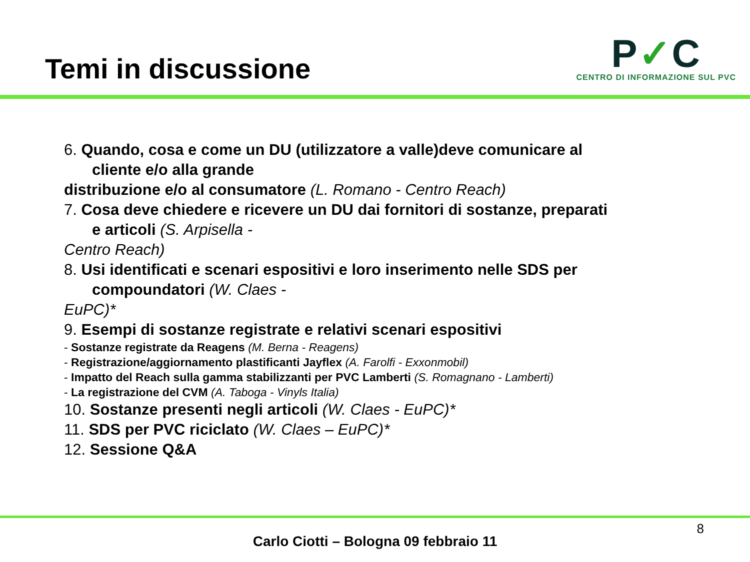Temi in discussione
P✓C
CENTRO DI INFORMAZIONE SUL PVC
6. Quando, cosa e come un DU (utilizzatore a valle)deve comunicare al
cliente e/o alla grande
distribuzione e/o al consumatore (L. Romano - Centro Reach)
7. Cosa deve chiedere e ricevere un DU dai fornitori di sostanze, preparati
e articoli (S. Arpisella -
Centro Reach)
8. Usi identificati e scenari espositivi e loro inserimento nelle SDS per
compoundatori (W. Claes -
EuPC)*
9. Esempi di sostanze registrate e relativi scenari espositivi
- Sostanze registrate da Reagens (M. Berna - Reagens)
- Registrazione/aggiornamento plastificanti Jayflex (A. Farolfi - Exxonmobil)
- Impatto del Reach sulla gamma stabilizzanti per PVC Lamberti (S. Romagnano - Lamberti)
- La registrazione del CVM (A. Taboga - Vinyls Italia)
10. Sostanze presenti negli articoli (W. Claes - EuPC)*
11. SDS per PVC riciclato (W. Claes – EuPC)*
12. Sessione Q&A
8
Carlo Ciotti – Bologna 09 febbraio 11